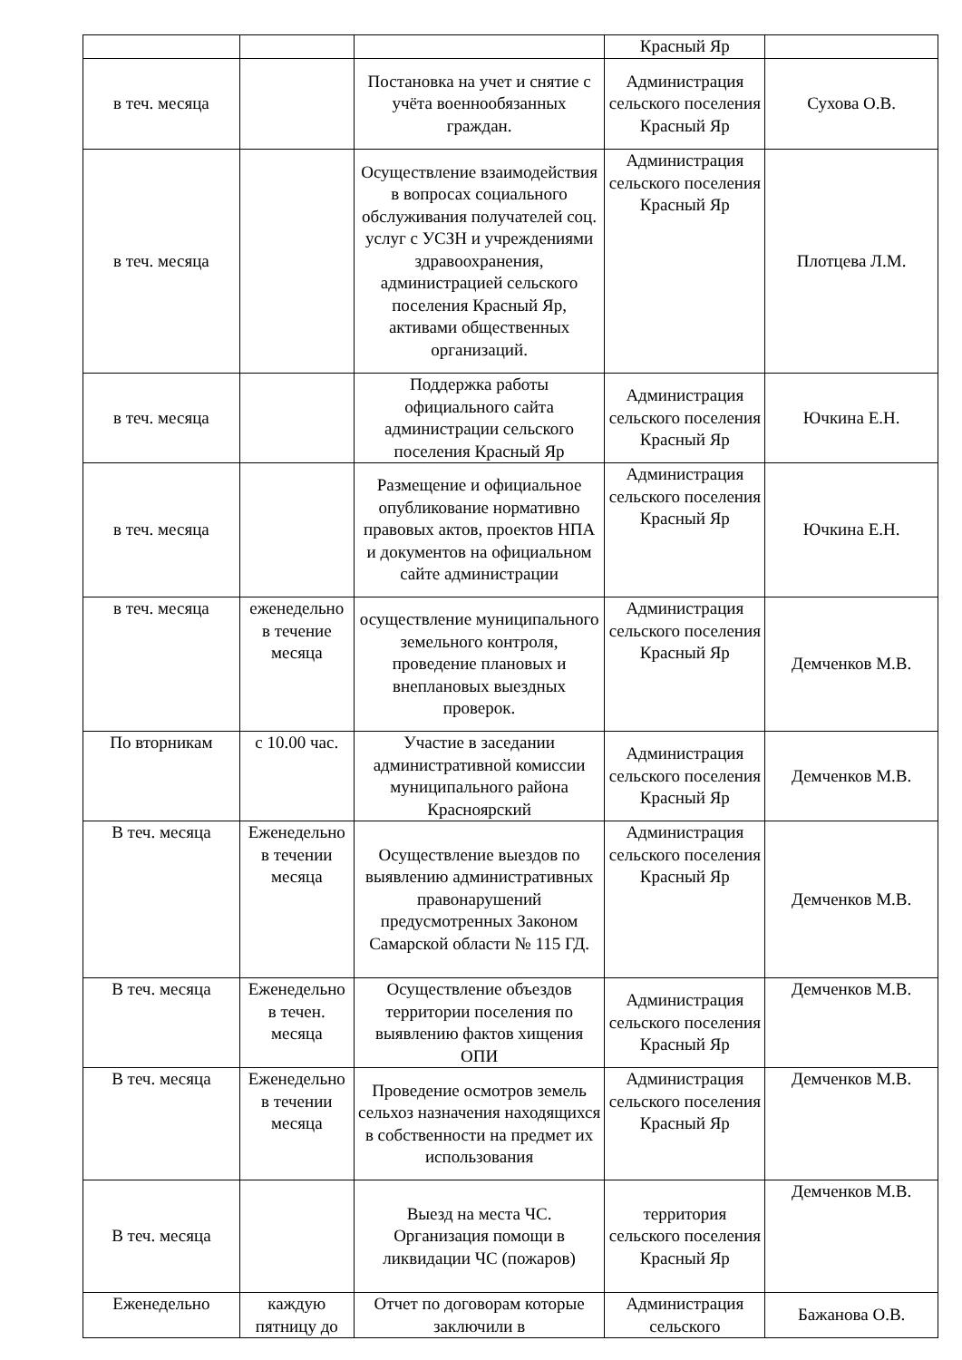| | | | Красный Яр | |
| в теч. месяца | | Постановка на учет и снятие с учёта военнообязанных граждан. | Администрация сельского поселения Красный Яр | Сухова О.В. |
| в теч. месяца | | Осуществление взаимодействия в вопросах социального обслуживания получателей соц. услуг с УСЗН и учреждениями здравоохранения, администрацией сельского поселения Красный Яр, активами общественных организаций. | Администрация сельского поселения Красный Яр | Плотцева Л.М. |
| в теч. месяца | | Поддержка работы официального сайта администрации сельского поселения Красный Яр | Администрация сельского поселения Красный Яр | Ючкина Е.Н. |
| в теч. месяца | | Размещение и официальное опубликование нормативно правовых актов, проектов НПА и документов на официальном сайте администрации | Администрация сельского поселения Красный Яр | Ючкина Е.Н. |
| в теч. месяца | еженедельно в течение месяца | осуществление муниципального земельного контроля, проведение плановых и внеплановых выездных проверок. | Администрация сельского поселения Красный Яр | Демченков М.В. |
| По вторникам | с 10.00 час. | Участие в заседании административной комиссии муниципального района Красноярский | Администрация сельского поселения Красный Яр | Демченков М.В. |
| В теч. месяца | Еженедельно в течении месяца | Осуществление выездов по выявлению административных правонарушений предусмотренных Законом Самарской области № 115 ГД. | Администрация сельского поселения Красный Яр | Демченков М.В. |
| В теч. месяца | Еженедельно в течен. месяца | Осуществление объездов территории поселения по выявлению фактов хищения ОПИ | Администрация сельского поселения Красный Яр | Демченков М.В. |
| В теч. месяца | Еженедельно в течении месяца | Проведение осмотров земель сельхоз назначения находящихся в собственности на предмет их использования | Администрация сельского поселения Красный Яр | Демченков М.В. |
| В теч. месяца | | Выезд на места ЧС. Организация помощи в ликвидации ЧС (пожаров) | территория сельского поселения Красный Яр | Демченков М.В. |
| Еженедельно | каждую пятницу до | Отчет по договорам которые заключили в | Администрация сельского | Бажанова О.В. |